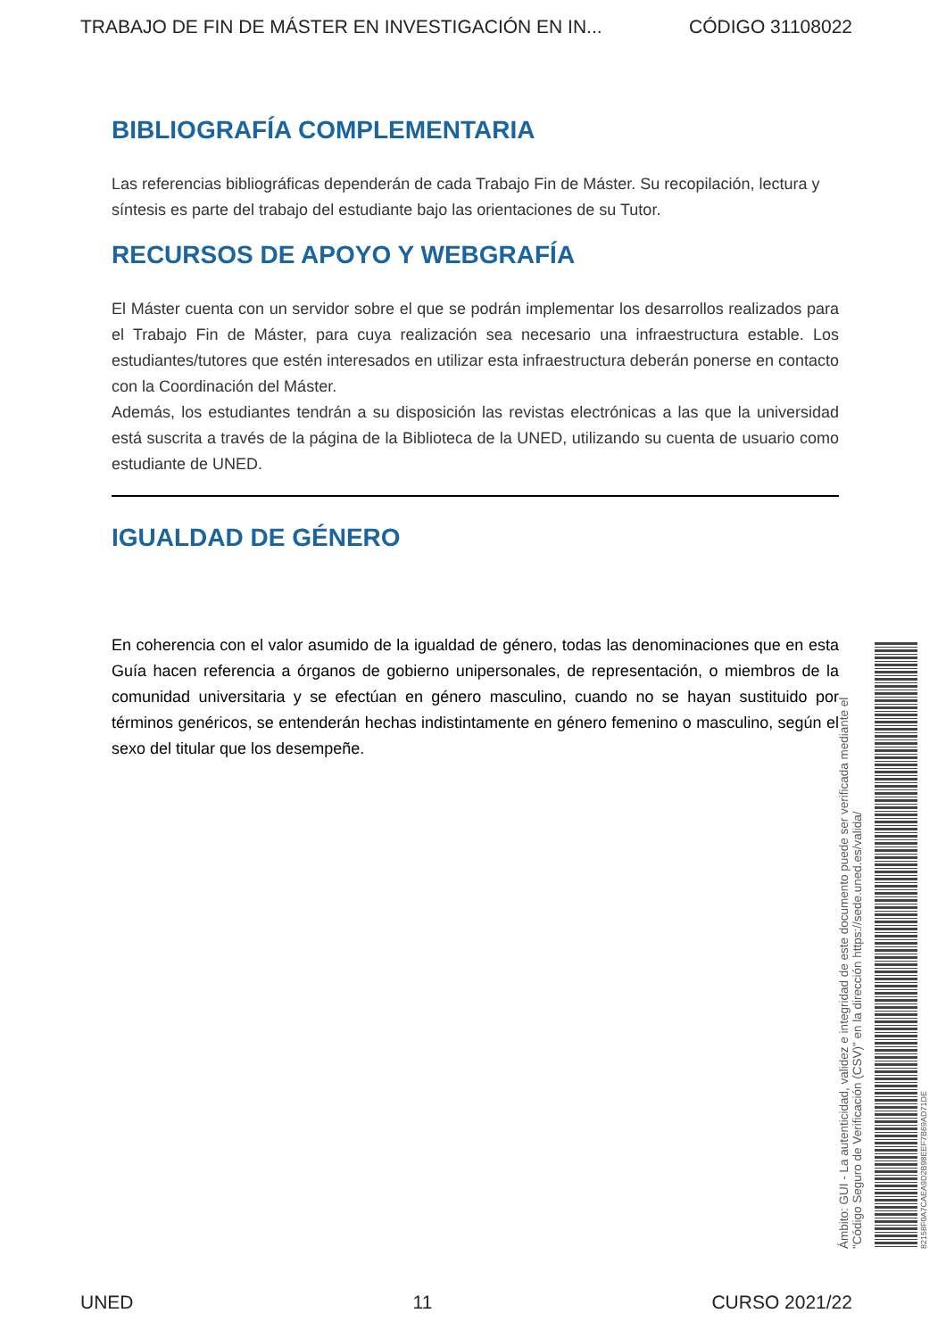TRABAJO DE FIN DE MÁSTER EN INVESTIGACIÓN EN IN... CÓDIGO 31108022
BIBLIOGRAFÍA COMPLEMENTARIA
Las referencias bibliográficas dependerán de cada Trabajo Fin de Máster. Su recopilación, lectura y síntesis es parte del trabajo del estudiante bajo las orientaciones de su Tutor.
RECURSOS DE APOYO Y WEBGRAFÍA
El Máster cuenta con un servidor sobre el que se podrán implementar los desarrollos realizados para el Trabajo Fin de Máster, para cuya realización sea necesario una infraestructura estable. Los estudiantes/tutores que estén interesados en utilizar esta infraestructura deberán ponerse en contacto con la Coordinación del Máster.
Además, los estudiantes tendrán a su disposición las revistas electrónicas a las que la universidad está suscrita a través de la página de la Biblioteca de la UNED, utilizando su cuenta de usuario como estudiante de UNED.
IGUALDAD DE GÉNERO
En coherencia con el valor asumido de la igualdad de género, todas las denominaciones que en esta Guía hacen referencia a órganos de gobierno unipersonales, de representación, o miembros de la comunidad universitaria y se efectúan en género masculino, cuando no se hayan sustituido por términos genéricos, se entenderán hechas indistintamente en género femenino o masculino, según el sexo del titular que los desempeñe.
Ámbito: GUI - La autenticidad, validez e integridad de este documento puede ser verificada mediante el
"Código Seguro de Verificación (CSV)" en la dirección https://sede.uned.es/valida/
82158F0A7CAEA9D2B98EEF7B69AD71DE
UNED 11 CURSO 2021/22